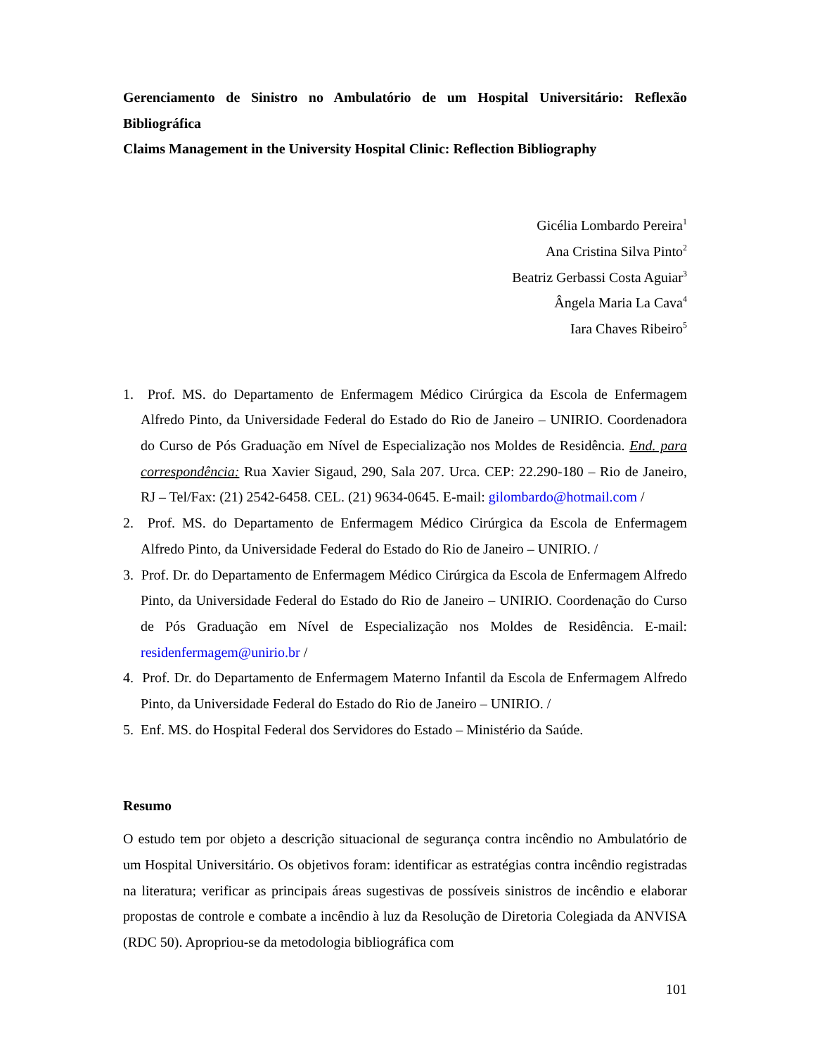Gerenciamento de Sinistro no Ambulatório de um Hospital Universitário: Reflexão Bibliográfica
Claims Management in the University Hospital Clinic: Reflection Bibliography
Gicélia Lombardo Pereira<sup>1</sup>
Ana Cristina Silva Pinto<sup>2</sup>
Beatriz Gerbassi Costa Aguiar<sup>3</sup>
Ângela Maria La Cava<sup>4</sup>
Iara Chaves Ribeiro<sup>5</sup>
1. Prof. MS. do Departamento de Enfermagem Médico Cirúrgica da Escola de Enfermagem Alfredo Pinto, da Universidade Federal do Estado do Rio de Janeiro – UNIRIO. Coordenadora do Curso de Pós Graduação em Nível de Especialização nos Moldes de Residência. End. para correspondência: Rua Xavier Sigaud, 290, Sala 207. Urca. CEP: 22.290-180 – Rio de Janeiro, RJ – Tel/Fax: (21) 2542-6458. CEL. (21) 9634-0645. E-mail: gilombardo@hotmail.com /
2. Prof. MS. do Departamento de Enfermagem Médico Cirúrgica da Escola de Enfermagem Alfredo Pinto, da Universidade Federal do Estado do Rio de Janeiro – UNIRIO. /
3. Prof. Dr. do Departamento de Enfermagem Médico Cirúrgica da Escola de Enfermagem Alfredo Pinto, da Universidade Federal do Estado do Rio de Janeiro – UNIRIO. Coordenação do Curso de Pós Graduação em Nível de Especialização nos Moldes de Residência. E-mail: residenfermagem@unirio.br /
4. Prof. Dr. do Departamento de Enfermagem Materno Infantil da Escola de Enfermagem Alfredo Pinto, da Universidade Federal do Estado do Rio de Janeiro – UNIRIO. /
5. Enf. MS. do Hospital Federal dos Servidores do Estado – Ministério da Saúde.
Resumo
O estudo tem por objeto a descrição situacional de segurança contra incêndio no Ambulatório de um Hospital Universitário. Os objetivos foram: identificar as estratégias contra incêndio registradas na literatura; verificar as principais áreas sugestivas de possíveis sinistros de incêndio e elaborar propostas de controle e combate a incêndio à luz da Resolução de Diretoria Colegiada da ANVISA (RDC 50). Apropriou-se da metodologia bibliográfica com
101